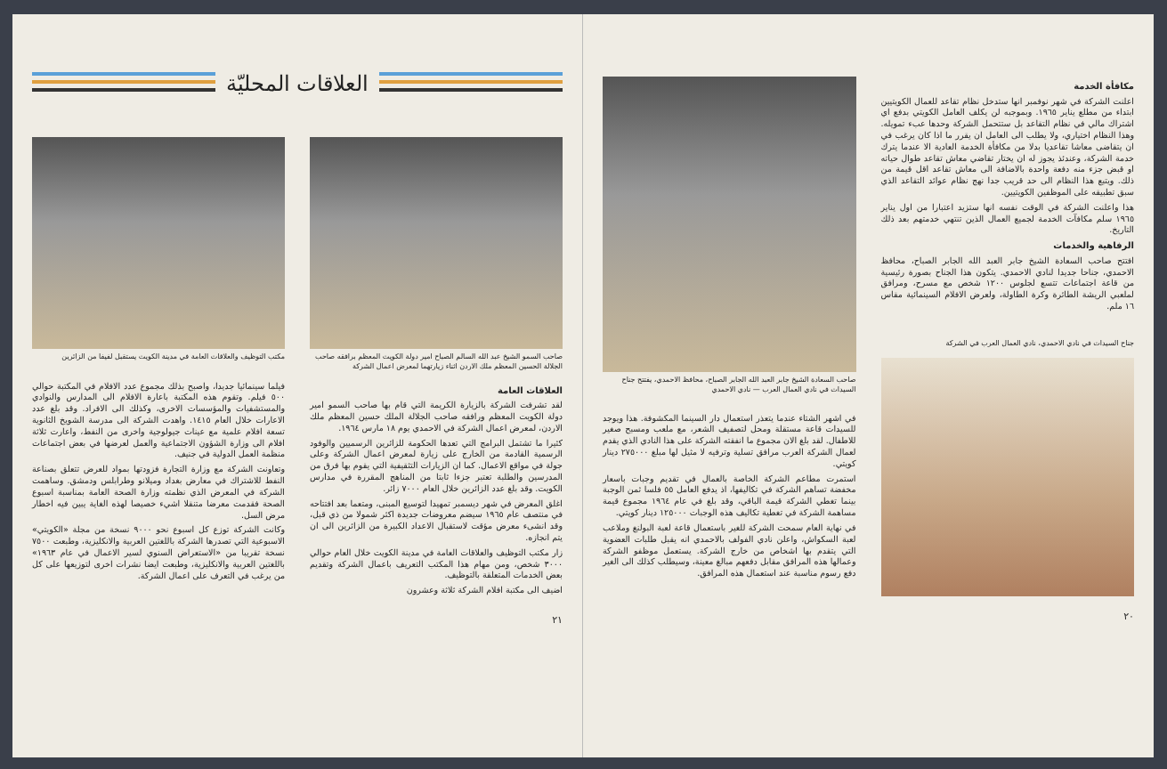العلاقات المحليّة
صاحب السمو الشيخ عبد الله السالم الصباح امير دولة الكويت المعظم برافقه صاحب الجلالة الحسين المعظم ملك الاردن اثناء زيارتهما لمعرض اعمال الشركة
مكتب التوظيف والعلاقات العامة في مدينة الكويت يستقبل لفيفا من الزائرين
العلاقات العامة
لقد تشرفت الشركة بالزيارة الكريمة التي قام بها صاحب السمو امير دولة الكويت المعظم ورافقه صاحب الجلالة الملك حسين المعظم ملك الاردن، لمعرض اعمال الشركة في الاحمدي يوم ١٨ مارس ١٩٦٤.
كثيرا ما تشتمل البرامج التي تعدها الحكومة للزائرين الرسميين والوفود الرسمية القادمة من الخارج على زيارة لمعرض اعمال الشركة وعلى جولة في مواقع الاعمال. كما ان الزيارات التثقيفية التي يقوم بها فرق من المدرسين والطلبة تعتبر جزءا ثابتا من المناهج المقررة في مدارس الكويت. وقد بلغ عدد الزائرين خلال العام ٧٠٠٠ زائر.
اغلق المعرض في شهر ديسمبر تمهيدا لتوسيع المبنى، ومتعما بعد افتتاحه في منتصف عام ١٩٦٥ سيضم معروضات جديدة اكثر شمولا من ذي قبل، وقد انشىء معرض مؤقت لاستقبال الاعداد الكبيرة من الزائرين الى ان يتم انجازه.
زار مكتب التوظيف والعلاقات العامة في مدينة الكويت خلال العام حوالي ٣٠٠٠ شخص، ومن مهام هذا المكتب التعريف باعمال الشركة وتقديم بعض الخدمات المتعلقة بالتوظيف.
اضيف الى مكتبة افلام الشركة ثلاثة وعشرون
فيلما سينمائيا جديدا، واصبح بذلك مجموع عدد الافلام في المكتبة حوالي ٥٠٠ فيلم. وتقوم هذه المكتبة باعارة الافلام الى المدارس والنوادي والمستشفيات والمؤسسات الاخرى، وكذلك الى الافراد. وقد بلغ عدد الاعارات خلال العام ١٤١٥. واهدت الشركة الى مدرسة الشويخ الثانوية تسعة افلام علمية مع عينات جيولوجية واخرى من النفط، واعارت ثلاثة افلام الى وزارة الشؤون الاجتماعية والعمل لعرضها في بعض اجتماعات منظمة العمل الدولية في جنيف.
وتعاونت الشركة مع وزارة التجارة فزودتها بمواد للعرض تتعلق بصناعة النفط للاشتراك في معارض بغداد وميلانو وطرابلس ودمشق. وساهمت الشركة في المعرض الذي نظمته وزارة الصحة العامة بمناسبة اسبوع الصحة فقدمت معرضا متنقلا اشيء خصيصا لهذه الغاية يبين فيه اخطار مرض السل.
وكانت الشركة توزع كل اسبوع نحو ٩٠٠٠ نسخة من مجلة «الكويتي» الاسبوعية التي تصدرها الشركة باللغتين العربية والانكليزية، وطبعت ٧٥٠٠ نسخة تقريبا من «الاستعراض السنوي لسير الاعمال في عام ١٩٦٣» باللغتين العربية والانكليزية، وطبعت ايضا نشرات اخرى لتوزيعها على كل من يرغب في التعرف على اعمال الشركة.
٢١
مكافأة الخدمة
اعلنت الشركة في شهر نوفمبر انها ستدخل نظام تقاعد للعمال الكويتيين ابتداء من مطلع يناير ١٩٦٥. وبموجبه لن يكلف العامل الكويتي بدفع اي اشتراك مالي في نظام التقاعد بل ستتحمل الشركة وحدها عبء تمويله. وهذا النظام اختياري، ولا يطلب الى العامل ان يقرر ما اذا كان يرغب في ان يتقاضى معاشا تقاعديا بدلا من مكافأة الخدمة العادية الا عندما يترك خدمة الشركة، وعندئذ يجوز له ان يختار تقاضي معاش تقاعد طوال حياته او قبض جزء منه دفعة واحدة بالاضافة الى معاش تقاعد اقل قيمة من ذلك. ويتبع هذا النظام الى حد قريب جدا نهج نظام عوائد التقاعد الذي سبق تطبيقه على الموظفين الكويتيين.
هذا واعلنت الشركة في الوقت نفسه انها ستزيد اعتبارا من اول يناير ١٩٦٥ سلم مكافآت الخدمة لجميع العمال الذين تنتهي خدمتهم بعد ذلك التاريخ.
الرفاهية والخدمات
افتتح صاحب السعادة الشيخ جابر العبد الله الجابر الصباح، محافظ الاحمدي، جناحا جديدا لنادي الاحمدي. يتكون هذا الجناح بصورة رئيسية من قاعة اجتماعات تتسع لجلوس ١٢٠٠ شخص مع مسرح، ومرافق لملعبي الريشة الطائرة وكرة الطاولة، ولعرض الافلام السينمائية مقاس ١٦ ملم.
جناح السيدات في نادي الاحمدي، نادي العمال العرب في الشركة
صاحب السعادة الشيخ جابر العبد الله الجابر الصباح، محافظ الاحمدي، يفتتح جناح السيدات في نادي العمال العرب — نادي الاحمدي
في اشهر الشتاء عندما يتعذر استعمال دار السينما المكشوفة. هذا ويوجد للسيدات قاعة مستقلة ومحل لتصفيف الشعر، مع ملعب ومسبح صغير للاطفال. لقد بلغ الان مجموع ما انفقته الشركة على هذا النادي الذي يقدم لعمال الشركة العرب مرافق تسلية وترفيه لا مثيل لها مبلغ ٢٧٥٠٠٠ دينار كويتي.
استمرت مطاعم الشركة الخاصة بالعمال في تقديم وجبات باسعار مخفضة تساهم الشركة في تكاليفها، اذ يدفع العامل ٥٥ فلسا ثمن الوجبة بينما تغطي الشركة قيمة الباقي، وقد بلغ في عام ١٩٦٤ مجموع قيمة مساهمة الشركة في تغطية تكاليف هذه الوجبات ١٢٥٠٠٠ دينار كويتي.
في نهاية العام سمحت الشركة للغير باستعمال قاعة لعبة البولنغ وملاعب لعبة السكواش، واعلن نادي الفولف بالاحمدي انه يقبل طلبات العضوية التي يتقدم بها اشخاص من خارج الشركة. يستعمل موظفو الشركة وعمالها هذه المرافق مقابل دفعهم مبالغ معينة، وسيطلب كذلك الى الغير دفع رسوم مناسبة عند استعمال هذه المرافق.
٢٠